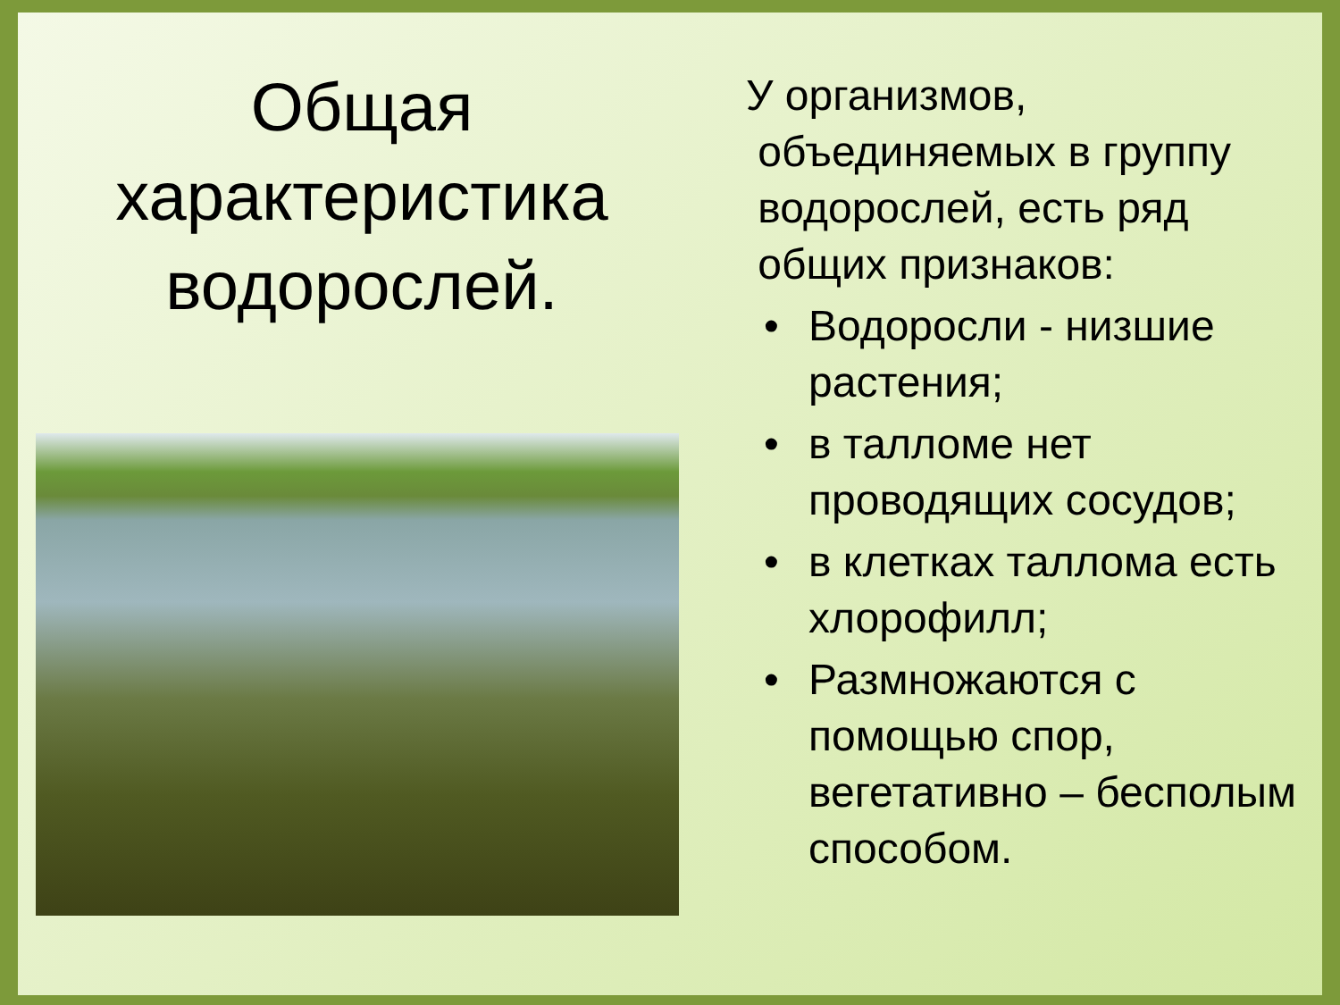Общая характеристика водорослей.
У организмов,
объединяемых в группу
водорослей, есть ряд
общих признаков:
• Водоросли - низшие растения;
• в талломе нет проводящих сосудов;
• в клетках таллома есть хлорофилл;
• Размножаются с помощью спор, вегетативно – бесполым способом.